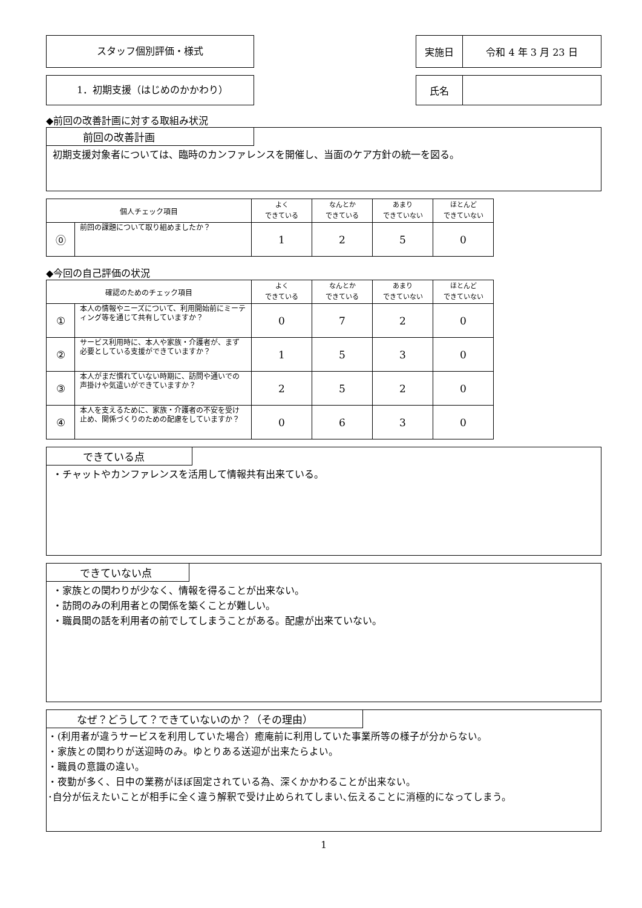スタッフ個別評価・様式
| 実施日 | 令和 4 年 3 月 23 日 |
1．初期支援（はじめのかかわり）
| 氏名 | |
◆前回の改善計画に対する取組み状況
前回の改善計画
初期支援対象者については、臨時のカンファレンスを開催し、当面のケア方針の統一を図る。
| 個人チェック項目 | | よく できている | なんとか できている | あまり できていない | ほとんど できていない |
| --- | --- | --- | --- | --- | --- |
| ⓪ | 前回の課題について取り組めましたか？ | 1 | 2 | 5 | 0 |
◆今回の自己評価の状況
| 確認のためのチェック項目 | | よく できている | なんとか できている | あまり できていない | ほとんど できていない |
| --- | --- | --- | --- | --- | --- |
| ① | 本人の情報やニーズについて、利用開始前にミーティング等を通じて共有していますか？ | 0 | 7 | 2 | 0 |
| ② | サービス利用時に、本人や家族・介護者が、まず必要としている支援ができていますか？ | 1 | 5 | 3 | 0 |
| ③ | 本人がまだ慣れていない時期に、訪問や通いでの声掛けや気遣いができていますか？ | 2 | 5 | 2 | 0 |
| ④ | 本人を支えるために、家族・介護者の不安を受け止め、関係づくりのための配慮をしていますか？ | 0 | 6 | 3 | 0 |
できている点
・チャットやカンファレンスを活用して情報共有出来ている。
できていない点
・家族との関わりが少なく、情報を得ることが出来ない。
・訪問のみの利用者との関係を築くことが難しい。
・職員間の話を利用者の前でしてしまうことがある。配慮が出来ていない。
なぜ？どうして？できていないのか？（その理由）
・(利用者が違うサービスを利用していた場合）癒庵前に利用していた事業所等の様子が分からない。
・家族との関わりが送迎時のみ。ゆとりある送迎が出来たらよい。
・職員の意識の違い。
・夜勤が多く、日中の業務がほぼ固定されている為、深くかかわることが出来ない。
･自分が伝えたいことが相手に全く違う解釈で受け止められてしまい､伝えることに消極的になってしまう。
1